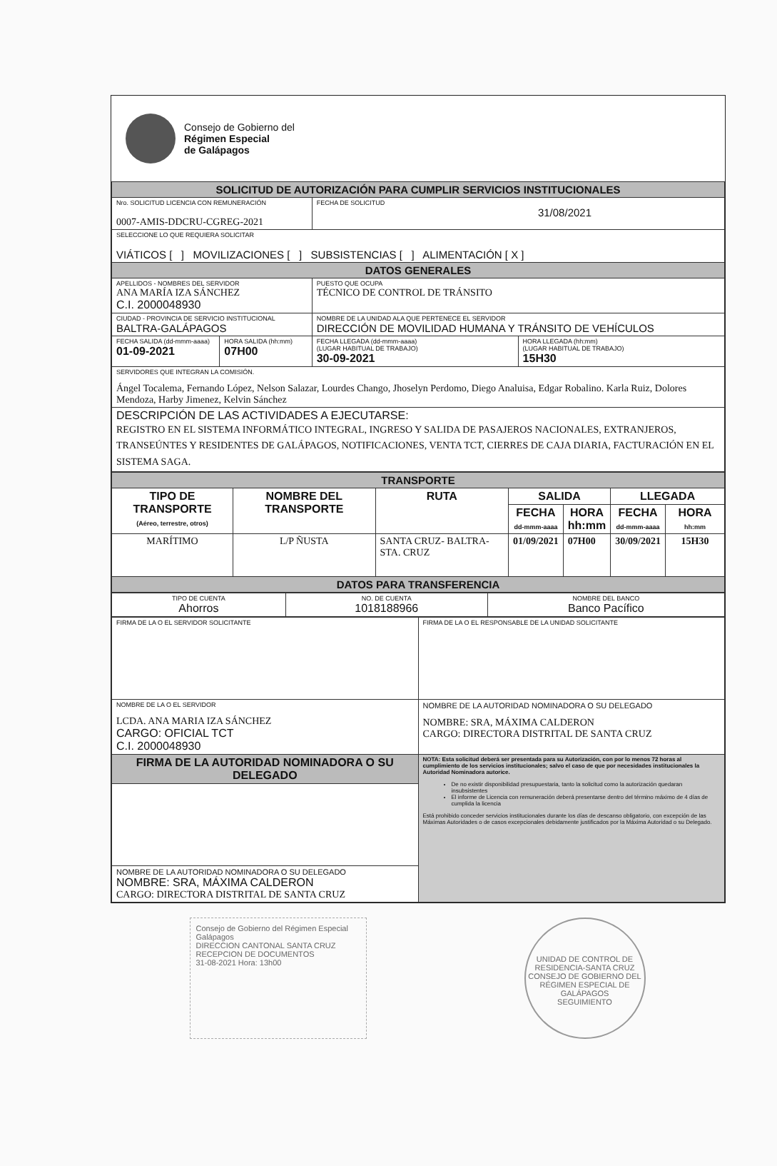Consejo de Gobierno del
Régimen Especial
de Galápagos
| SOLICITUD DE AUTORIZACIÓN PARA CUMPLIR SERVICIOS INSTITUCIONALES | | | |
| Nro. SOLICITUD LICENCIA CON REMUNERACIÓN 0007-AMIS-DDCRU-CGREG-2021 | | FECHA DE SOLICITUD 31/08/2021 | |
| SELECCIONE LO QUE REQUIERA SOLICITAR VIÁTICOS [ ] MOVILIZACIONES [ ] SUBSISTENCIAS [ ] ALIMENTACIÓN [ X ] | | | |
| DATOS GENERALES | | | |
| APELLIDOS - NOMBRES DEL SERVIDOR ANA MARÍA IZA SÁNCHEZ C.I. 2000048930 | | PUESTO QUE OCUPA TÉCNICO DE CONTROL DE TRÁNSITO | |
| CIUDAD - PROVINCIA DE SERVICIO INSTITUCIONAL BALTRA-GALÁPAGOS | | NOMBRE DE LA UNIDAD ALA QUE PERTENECE EL SERVIDOR DIRECCIÓN DE MOVILIDAD HUMANA Y TRÁNSITO DE VEHÍCULOS | |
| FECHA SALIDA (dd-mmm-aaaa) 01-09-2021 | HORA SALIDA (hh:mm) 07H00 | FECHA LLEGADA (dd-mmm-aaaa) (LUGAR HABITUAL DE TRABAJO) 30-09-2021 | HORA LLEGADA (hh:mm) (LUGAR HABITUAL DE TRABAJO) 15H30 |
| SERVIDORES QUE INTEGRAN LA COMISIÓN. Ángel Tocalema, Fernando López, Nelson Salazar, Lourdes Chango, Jhoselyn Perdomo, Diego Analuisa, Edgar Robalino. Karla Ruiz, Dolores Mendoza, Harby Jimenez, Kelvin Sánchez | | | |
| DESCRIPCIÓN DE LAS ACTIVIDADES A EJECUTARSE: REGISTRO EN EL SISTEMA INFORMÁTICO INTEGRAL, INGRESO Y SALIDA DE PASAJEROS NACIONALES, EXTRANJEROS, TRANSEÚNTES Y RESIDENTES DE GALÁPAGOS, NOTIFICACIONES, VENTA TCT, CIERRES DE CAJA DIARIA, FACTURACIÓN EN EL SISTEMA SAGA. | | | |
| TRANSPORTE | | | | | | |
| TIPO DE TRANSPORTE (Aéreo, terrestre, otros) | NOMBRE DEL TRANSPORTE | RUTA | SALIDA | | LLEGADA | |
| | | | FECHA dd-mmm-aaaa | HORA hh:mm | FECHA dd-mmm-aaaa | HORA hh:mm |
| MARÍTIMO | L/P ÑUSTA | SANTA CRUZ- BALTRA- STA. CRUZ | 01/09/2021 | 07H00 | 30/09/2021 | 15H30 |
| DATOS PARA TRANSFERENCIA | | | | | | |
| TIPO DE CUENTA Ahorros | NO. DE CUENTA 1018188966 | NOMBRE DEL BANCO Banco Pacífico |
| FIRMA DE LA O EL SERVIDOR SOLICITANTE | FIRMA DE LA O EL RESPONSABLE DE LA UNIDAD SOLICITANTE |
| NOMBRE DE LA O EL SERVIDOR LCDA. ANA MARIA IZA SÁNCHEZ CARGO: OFICIAL TCT C.I. 2000048930 | NOMBRE DE LA AUTORIDAD NOMINADORA O SU DELEGADO NOMBRE: SRA, MÁXIMA CALDERON CARGO: DIRECTORA DISTRITAL DE SANTA CRUZ |
| FIRMA DE LA AUTORIDAD NOMINADORA O SU DELEGADO | NOTA: Esta solicitud deberá ser presentada para su Autorización, con por lo menos 72 horas al cumplimiento de los servicios institucionales; salvo el caso de que por necesidades institucionales la Autoridad Nominadora autorice. De no existir disponibilidad presupuestaria, tanto la solicitud como la autorización quedaran insubsistentes El informe de Licencia con remuneración deberá presentarse dentro del término máximo de 4 días de cumplida la licencia Está prohibido conceder servicios institucionales durante los días de descanso obligatorio, con excepción de las Máximas Autoridades o de casos excepcionales debidamente justificados por la Máxima Autoridad o su Delegado. |
| NOMBRE DE LA AUTORIDAD NOMINADORA O SU DELEGADO NOMBRE: SRA, MÁXIMA CALDERON CARGO: DIRECTORA DISTRITAL DE SANTA CRUZ | |
Consejo de Gobierno del Régimen Especial Galápagos
DIRECCION CANTONAL SANTA CRUZ
RECEPCION DE DOCUMENTOS
31-08-2021 Hora: 13h00
UNIDAD DE CONTROL DE RESIDENCIA-SANTA CRUZ
CONSEJO DE GOBIERNO DEL RÉGIMEN ESPECIAL DE GALÁPAGOS
SEGUIMIENTO